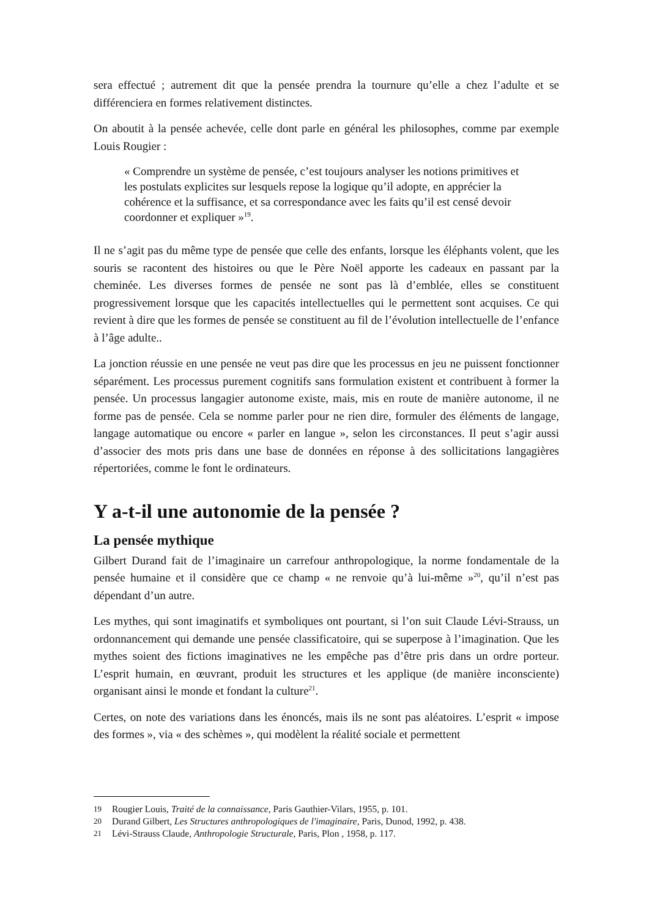sera effectué ; autrement dit que la pensée prendra la tournure qu’elle a chez l’adulte et se différenciera en formes relativement distinctes.
On aboutit à la pensée achevée, celle dont parle en général les philosophes, comme par exemple Louis Rougier :
« Comprendre un système de pensée, c’est toujours analyser les notions primitives et les postulats explicites sur lesquels repose la logique qu’il adopte, en apprécier la cohérence et la suffisance, et sa correspondance avec les faits qu’il est censé devoir coordonner et expliquer »<sup>19</sup>.
Il ne s’agit pas du même type de pensée que celle des enfants, lorsque les éléphants volent, que les souris se racontent des histoires ou que le Père Noël apporte les cadeaux en passant par la cheminée. Les diverses formes de pensée ne sont pas là d’emblée, elles se constituent progressivement lorsque que les capacités intellectuelles qui le permettent sont acquises. Ce qui revient à dire que les formes de pensée se constituent au fil de l’évolution intellectuelle de l’enfance à l’âge adulte..
La jonction réussie en une pensée ne veut pas dire que les processus en jeu ne puissent fonctionner séparément. Les processus purement cognitifs sans formulation existent et contribuent à former la pensée. Un processus langagier autonome existe, mais, mis en route de manière autonome, il ne forme pas de pensée. Cela se nomme parler pour ne rien dire, formuler des éléments de langage, langage automatique ou encore « parler en langue », selon les circonstances. Il peut s’agir aussi d’associer des mots pris dans une base de données en réponse à des sollicitations langagières répertoriées, comme le font le ordinateurs.
Y a-t-il une autonomie de la pensée ?
La pensée mythique
Gilbert Durand fait de l’imaginaire un carrefour anthropologique, la norme fondamentale de la pensée humaine et il considère que ce champ « ne renvoie qu’à lui-même »<sup>20</sup>, qu’il n’est pas dépendant d’un autre.
Les mythes, qui sont imaginatifs et symboliques ont pourtant, si l’on suit Claude Lévi-Strauss, un ordonnancement qui demande une pensée classificatoire, qui se superpose à l’imagination. Que les mythes soient des fictions imaginatives ne les empêche pas d’être pris dans un ordre porteur. L’esprit humain, en œuvrant, produit les structures et les applique (de manière inconsciente) organisant ainsi le monde et fondant la culture<sup>21</sup>.
Certes, on note des variations dans les énoncés, mais ils ne sont pas aléatoires. L’esprit « impose des formes », via « des schèmes », qui modèlent la réalité sociale et permettent
19 Rougier Louis, Traité de la connaissance, Paris Gauthier-Vilars, 1955, p. 101.
20 Durand Gilbert, Les Structures anthropologiques de l'imaginaire, Paris, Dunod, 1992, p. 438.
21 Lévi-Strauss Claude, Anthropologie Structurale, Paris, Plon , 1958, p. 117.